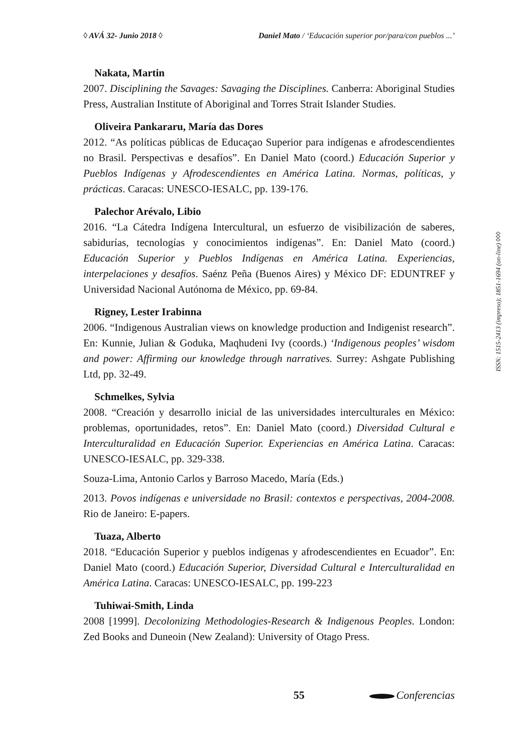◊ AVÁ 32- Junio 2018 ◊ Daniel Mato / ‘Educación superior por/para/con pueblos ...’
Nakata, Martin
2007. Disciplining the Savages: Savaging the Disciplines. Canberra: Aboriginal Studies Press, Australian Institute of Aboriginal and Torres Strait Islander Studies.
Oliveira Pankararu, María das Dores
2012. “As políticas públicas de Educaçao Superior para indígenas e afrodescendientes no Brasil. Perspectivas e desafíos”. En Daniel Mato (coord.) Educación Superior y Pueblos Indígenas y Afrodescendientes en América Latina. Normas, políticas, y prácticas. Caracas: UNESCO-IESALC, pp. 139-176.
Palechor Arévalo, Libio
2016. “La Cátedra Indígena Intercultural, un esfuerzo de visibilización de saberes, sabidurías, tecnologías y conocimientos indígenas”. En: Daniel Mato (coord.) Educación Superior y Pueblos Indígenas en América Latina. Experiencias, interpelaciones y desafíos. Saénz Peña (Buenos Aires) y México DF: EDUNTREF y Universidad Nacional Autónoma de México, pp. 69-84.
Rigney, Lester Irabinna
2006. “Indigenous Australian views on knowledge production and Indigenist research”. En: Kunnie, Julian & Goduka, Maqhudeni Ivy (coords.) ‘Indigenous peoples’ wisdom and power: Affirming our knowledge through narratives. Surrey: Ashgate Publishing Ltd, pp. 32-49.
Schmelkes, Sylvia
2008. “Creación y desarrollo inicial de las universidades interculturales en México: problemas, oportunidades, retos”. En: Daniel Mato (coord.) Diversidad Cultural e Interculturalidad en Educación Superior. Experiencias en América Latina. Caracas: UNESCO-IESALC, pp. 329-338.
Souza-Lima, Antonio Carlos y Barroso Macedo, María (Eds.)
2013. Povos indígenas e universidade no Brasil: contextos e perspectivas, 2004-2008. Rio de Janeiro: E-papers.
Tuaza, Alberto
2018. “Educación Superior y pueblos indígenas y afrodescendientes en Ecuador”. En: Daniel Mato (coord.) Educación Superior, Diversidad Cultural e Interculturalidad en América Latina. Caracas: UNESCO-IESALC, pp. 199-223
Tuhiwai-Smith, Linda
2008 [1999]. Decolonizing Methodologies-Research & Indigenous Peoples. London: Zed Books and Duneoin (New Zealand): University of Otago Press.
ISSN: 1515-2413 (impreso); 1851-1694 (on-line) ◊◊◊
55 Conferencias